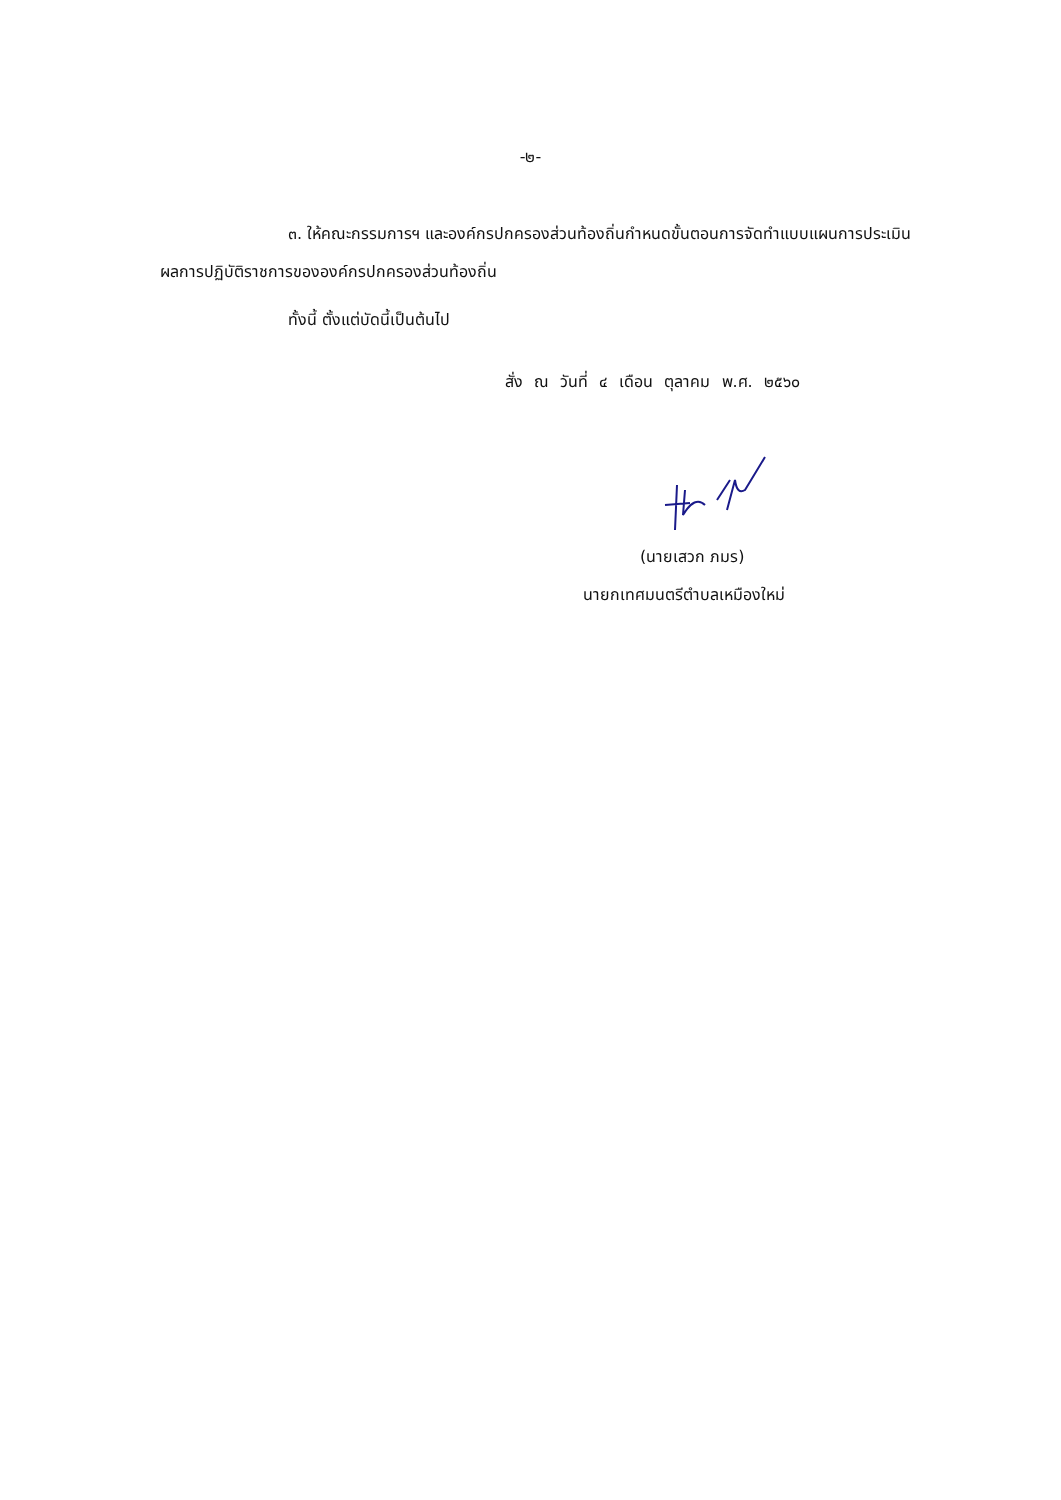-๒-
๓. ให้คณะกรรมการฯ และองค์กรปกครองส่วนท้องถิ่นกำหนดขั้นตอนการจัดทำแบบแผนการประเมินผลการปฏิบัติราชการขององค์กรปกครองส่วนท้องถิ่น
ทั้งนี้ ตั้งแต่บัดนี้เป็นต้นไป
สั่ง ณ วันที่ ๔ เดือน ตุลาคม พ.ศ. ๒๕๖๐
(นายเสวก ภมร)
นายกเทศมนตรีตำบลเหมืองใหม่